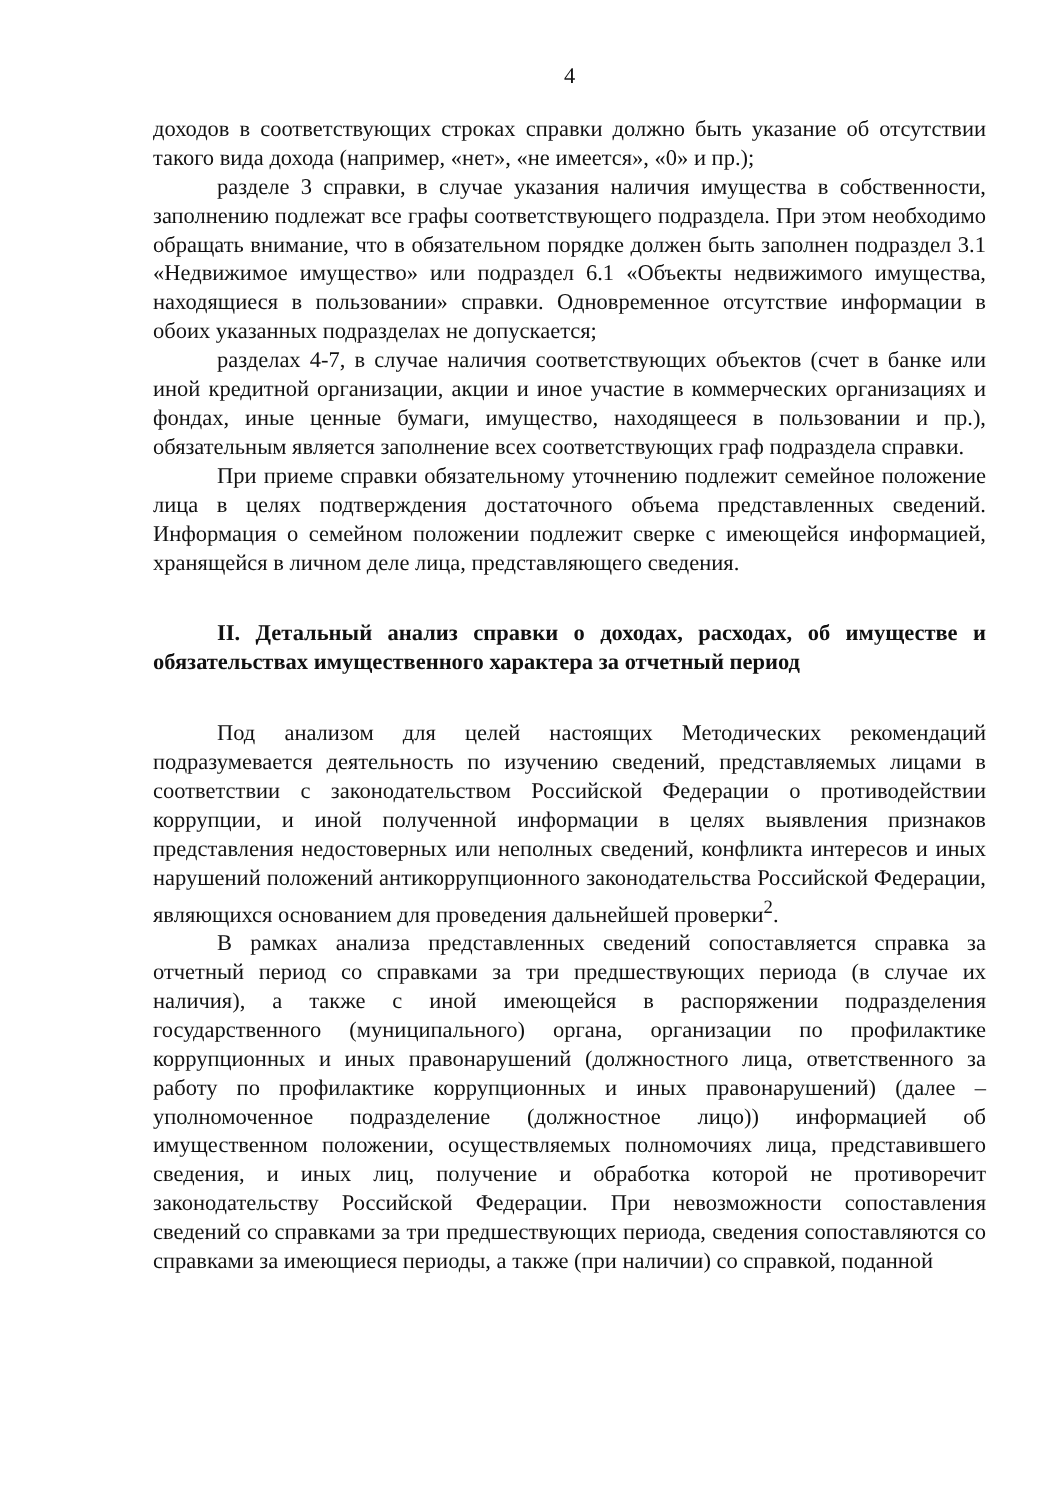4
доходов в соответствующих строках справки должно быть указание об отсутствии такого вида дохода (например, «нет», «не имеется», «0» и пр.);
разделе 3 справки, в случае указания наличия имущества в собственности, заполнению подлежат все графы соответствующего подраздела. При этом необходимо обращать внимание, что в обязательном порядке должен быть заполнен подраздел 3.1 «Недвижимое имущество» или подраздел 6.1 «Объекты недвижимого имущества, находящиеся в пользовании» справки. Одновременное отсутствие информации в обоих указанных подразделах не допускается;
разделах 4-7, в случае наличия соответствующих объектов (счет в банке или иной кредитной организации, акции и иное участие в коммерческих организациях и фондах, иные ценные бумаги, имущество, находящееся в пользовании и пр.), обязательным является заполнение всех соответствующих граф подраздела справки.
При приеме справки обязательному уточнению подлежит семейное положение лица в целях подтверждения достаточного объема представленных сведений. Информация о семейном положении подлежит сверке с имеющейся информацией, хранящейся в личном деле лица, представляющего сведения.
II. Детальный анализ справки о доходах, расходах, об имуществе и обязательствах имущественного характера за отчетный период
Под анализом для целей настоящих Методических рекомендаций подразумевается деятельность по изучению сведений, представляемых лицами в соответствии с законодательством Российской Федерации о противодействии коррупции, и иной полученной информации в целях выявления признаков представления недостоверных или неполных сведений, конфликта интересов и иных нарушений положений антикоррупционного законодательства Российской Федерации, являющихся основанием для проведения дальнейшей проверки<sup>2</sup>.
В рамках анализа представленных сведений сопоставляется справка за отчетный период со справками за три предшествующих периода (в случае их наличия), а также с иной имеющейся в распоряжении подразделения государственного (муниципального) органа, организации по профилактике коррупционных и иных правонарушений (должностного лица, ответственного за работу по профилактике коррупционных и иных правонарушений) (далее – уполномоченное подразделение (должностное лицо)) информацией об имущественном положении, осуществляемых полномочиях лица, представившего сведения, и иных лиц, получение и обработка которой не противоречит законодательству Российской Федерации. При невозможности сопоставления сведений со справками за три предшествующих периода, сведения сопоставляются со справками за имеющиеся периоды, а также (при наличии) со справкой, поданной